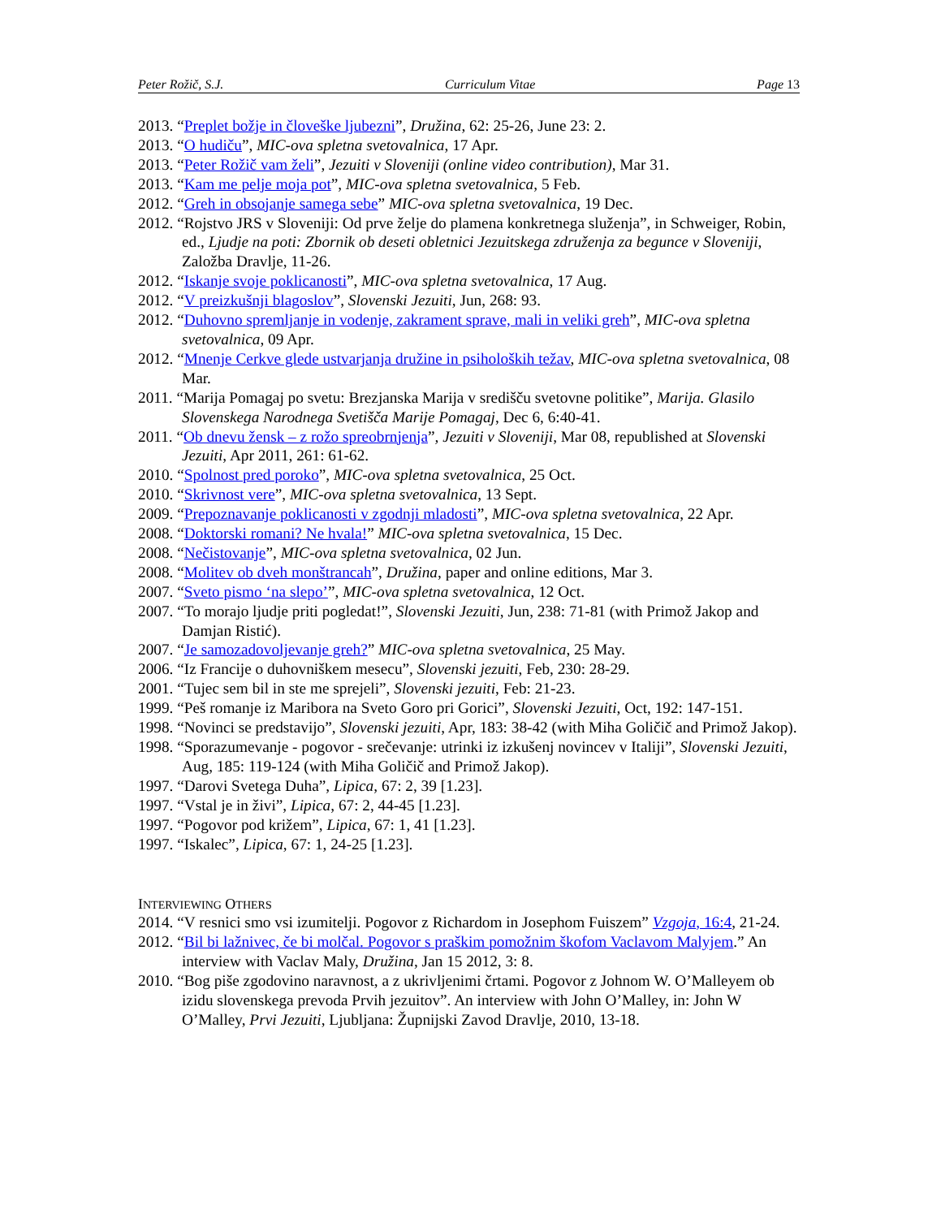Peter Rožič, S.J. Curriculum Vitae Page 13
2013. “Preplet božje in človeške ljubezni”, Družina, 62: 25-26, June 23: 2.
2013. “O hudiču”, MIC-ova spletna svetovalnica, 17 Apr.
2013. “Peter Rožič vam želi”, Jezuiti v Sloveniji (online video contribution), Mar 31.
2013. “Kam me pelje moja pot”, MIC-ova spletna svetovalnica, 5 Feb.
2012. “Greh in obsojanje samega sebe” MIC-ova spletna svetovalnica, 19 Dec.
2012. “Rojstvo JRS v Sloveniji: Od prve želje do plamena konkretnega služenja”, in Schweiger, Robin, ed., Ljudje na poti: Zbornik ob deseti obletnici Jezuitskega združenja za begunce v Sloveniji, Založba Dravlje, 11-26.
2012. “Iskanje svoje poklicanosti”, MIC-ova spletna svetovalnica, 17 Aug.
2012. “V preizkušnji blagoslov”, Slovenski Jezuiti, Jun, 268: 93.
2012. “Duhovno spremljanje in vodenje, zakrament sprave, mali in veliki greh”, MIC-ova spletna svetovalnica, 09 Apr.
2012. “Mnenje Cerkve glede ustvarjanja družine in psiholoških težav, MIC-ova spletna svetovalnica, 08 Mar.
2011. “Marija Pomagaj po svetu: Brezjanska Marija v središču svetovne politike”, Marija. Glasilo Slovenskega Narodnega Svetišča Marije Pomagaj, Dec 6, 6:40-41.
2011. “Ob dnevu žensk – z rožo spreobrnjenja”, Jezuiti v Sloveniji, Mar 08, republished at Slovenski Jezuiti, Apr 2011, 261: 61-62.
2010. “Spolnost pred poroko”, MIC-ova spletna svetovalnica, 25 Oct.
2010. “Skrivnost vere”, MIC-ova spletna svetovalnica, 13 Sept.
2009. “Prepoznavanje poklicanosti v zgodnji mladosti”, MIC-ova spletna svetovalnica, 22 Apr.
2008. “Doktorski romani? Ne hvala!” MIC-ova spletna svetovalnica, 15 Dec.
2008. “Nečistovanje”, MIC-ova spletna svetovalnica, 02 Jun.
2008. “Molitev ob dveh monštrancah”, Družina, paper and online editions, Mar 3.
2007. “Sveto pismo ‘na slepo’”, MIC-ova spletna svetovalnica, 12 Oct.
2007. “To morajo ljudje priti pogledat!”, Slovenski Jezuiti, Jun, 238: 71-81 (with Primož Jakop and Damjan Ristić).
2007. “Je samozadovoljevanje greh?” MIC-ova spletna svetovalnica, 25 May.
2006. “Iz Francije o duhovniškem mesecu”, Slovenski jezuiti, Feb, 230: 28-29.
2001. “Tujec sem bil in ste me sprejeli”, Slovenski jezuiti, Feb: 21-23.
1999. “Peš romanje iz Maribora na Sveto Goro pri Gorici”, Slovenski Jezuiti, Oct, 192: 147-151.
1998. “Novinci se predstavijo”, Slovenski jezuiti, Apr, 183: 38-42 (with Miha Goličič and Primož Jakop).
1998. “Sporazumevanje - pogovor - srečevanje: utrinki iz izkušenj novincev v Italiji”, Slovenski Jezuiti, Aug, 185: 119-124 (with Miha Goličič and Primož Jakop).
1997. “Darovi Svetega Duha”, Lipica, 67: 2, 39 [1.23].
1997. “Vstal je in živi”, Lipica, 67: 2, 44-45 [1.23].
1997. “Pogovor pod križem”, Lipica, 67: 1, 41 [1.23].
1997. “Iskalec”, Lipica, 67: 1, 24-25 [1.23].
INTERVIEWING OTHERS
2014. “V resnici smo vsi izumitelji. Pogovor z Richardom in Josephom Fuiszem” Vzgoja, 16:4, 21-24.
2012. “Bil bi lažnivec, če bi molčal. Pogovor s praškim pomožnim škofom Vaclavom Malyjem.” An interview with Vaclav Maly, Družina, Jan 15 2012, 3: 8.
2010. “Bog piše zgodovino naravnost, a z ukrivljenimi črtami. Pogovor z Johnom W. O’Malleyem ob izidu slovenskega prevoda Prvih jezuitov”. An interview with John O’Malley, in: John W O’Malley, Prvi Jezuiti, Ljubljana: Župnijski Zavod Dravlje, 2010, 13-18.